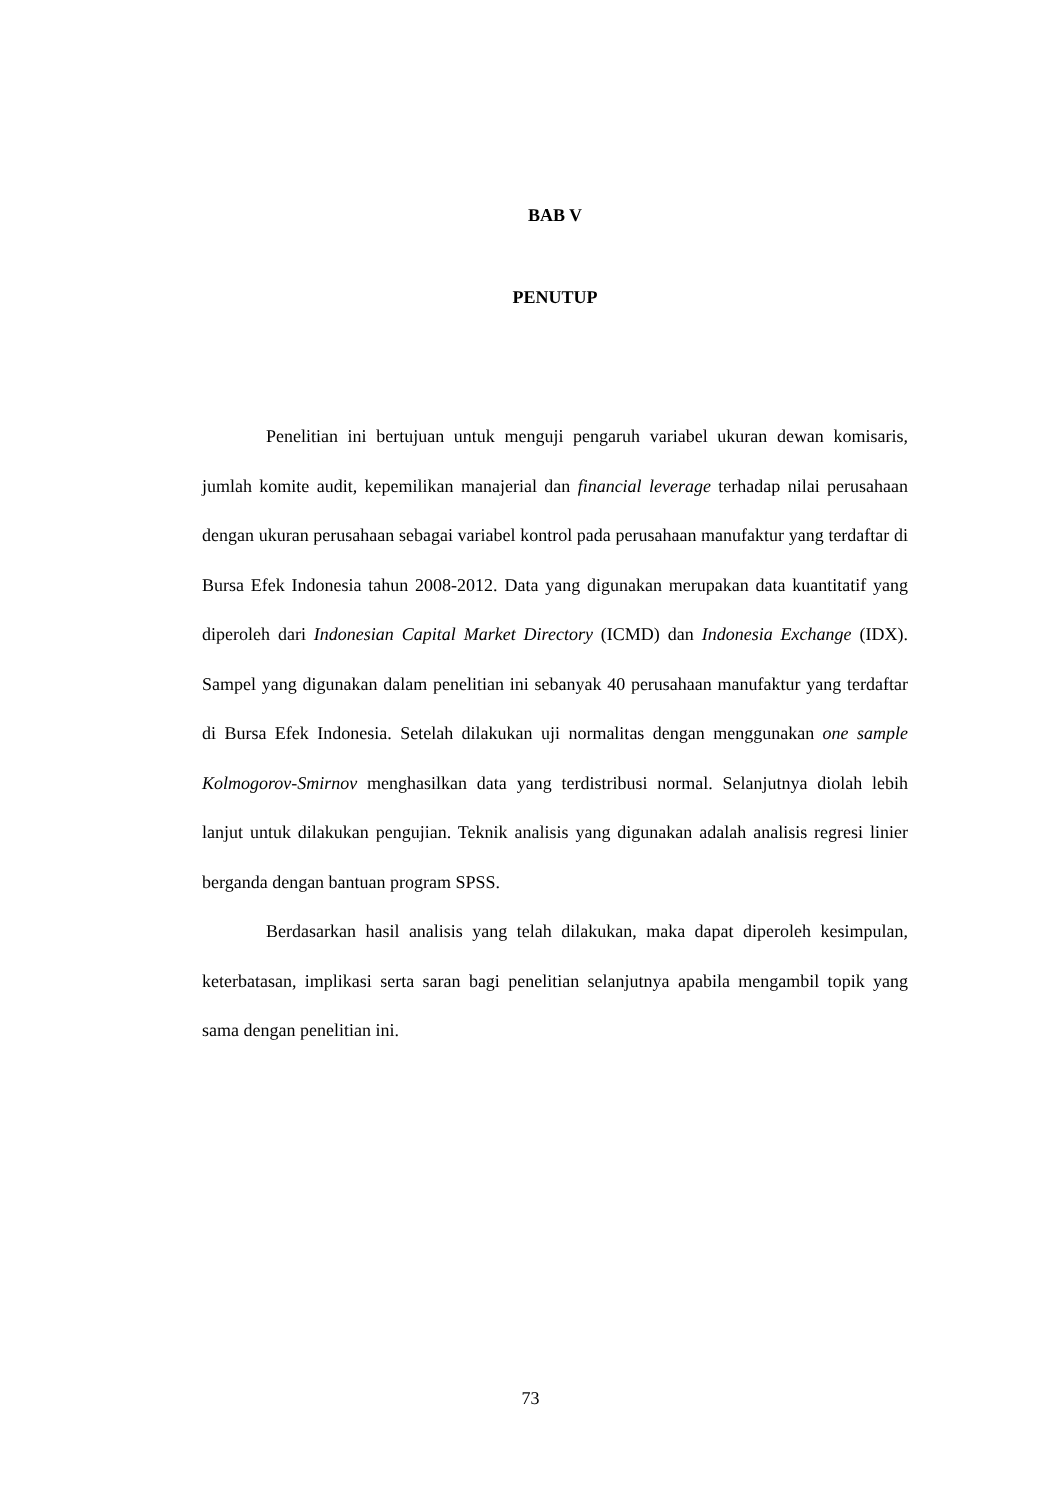BAB V
PENUTUP
Penelitian ini bertujuan untuk menguji pengaruh variabel ukuran dewan komisaris, jumlah komite audit, kepemilikan manajerial dan financial leverage terhadap nilai perusahaan dengan ukuran perusahaan sebagai variabel kontrol pada perusahaan manufaktur yang terdaftar di Bursa Efek Indonesia tahun 2008-2012. Data yang digunakan merupakan data kuantitatif yang diperoleh dari Indonesian Capital Market Directory (ICMD) dan Indonesia Exchange (IDX). Sampel yang digunakan dalam penelitian ini sebanyak 40 perusahaan manufaktur yang terdaftar di Bursa Efek Indonesia. Setelah dilakukan uji normalitas dengan menggunakan one sample Kolmogorov-Smirnov menghasilkan data yang terdistribusi normal. Selanjutnya diolah lebih lanjut untuk dilakukan pengujian. Teknik analisis yang digunakan adalah analisis regresi linier berganda dengan bantuan program SPSS.
Berdasarkan hasil analisis yang telah dilakukan, maka dapat diperoleh kesimpulan, keterbatasan, implikasi serta saran bagi penelitian selanjutnya apabila mengambil topik yang sama dengan penelitian ini.
73